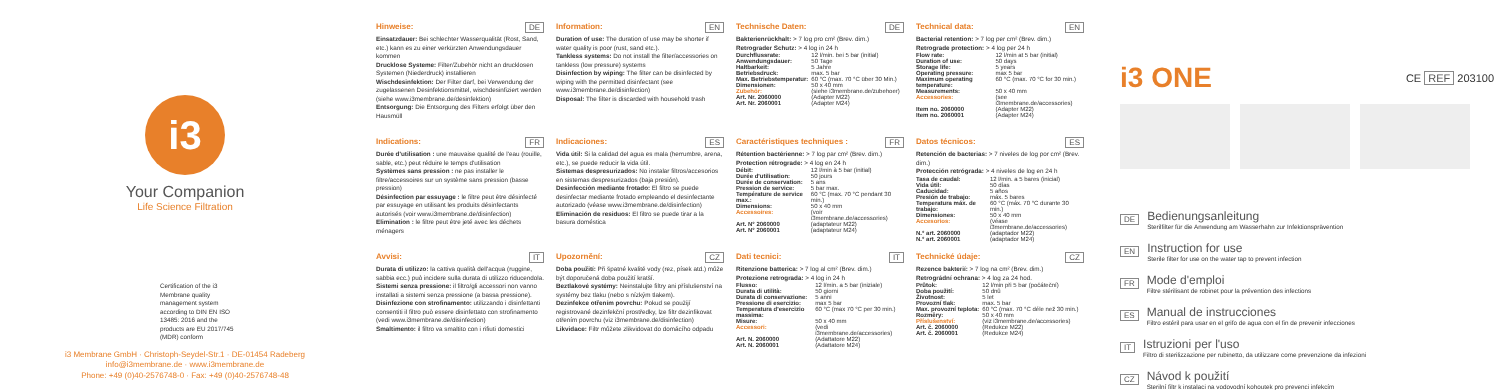i3
Your Companion
Life Science Filtration
Certification of the i3 Membrane quality management system according to DIN EN ISO 13485: 2016 and the products are EU 2017/745 (MDR) conform
i3 Membrane GmbH · Christoph-Seydel-Str.1 · DE-01454 Radeberg
info@i3membrane.de · www.i3membrane.de
Phone: +49 (0)40-2576748-0 · Fax: +49 (0)40-2576748-48
Hinweise: DE
Einsatzdauer: Bei schlechter Wasserqualität (Rost, Sand, etc.) kann es zu einer verkürzten Anwendungsdauer kommen
Drucklose Systeme: Filter/Zubehör nicht an drucklosen Systemen (Niederdruck) installieren
Wischdesinfektion: Der Filter darf, bei Verwendung der zugelassenen Desinfektionsmittel, wischdesinfiziert werden (siehe www.i3membrane.de/desinfektion)
Entsorgung: Die Entsorgung des Filters erfolgt über den Hausmüll
Indications: FR
Durée d'utilisation : une mauvaise qualité de l'eau (rouille, sable, etc.) peut réduire le temps d'utilisation
Systèmes sans pression : ne pas installer le filtre/accessoires sur un système sans pression (basse pression)
Désinfection par essuyage : le filtre peut être désinfecté par essuyage en utilisant les produits désinfectants autorisés (voir www.i3membrane.de/disinfection)
Elimination : le filtre peut être jeté avec les déchets ménagers
Avvisi: IT
Durata di utilizzo: la cattiva qualità dell'acqua (ruggine, sabbia ecc.) può incidere sulla durata di utilizzo riducendola.
Sistemi senza pressione: il filtro/gli accessori non vanno installati a sistemi senza pressione (a bassa pressione).
Disinfezione con strofinamento: utilizzando i disinfettanti consentiti il filtro può essere disinfettato con strofinamento (vedi www.i3membrane.de/disinfection)
Smaltimento: il filtro va smaltito con i rifiuti domestici
Information: EN
Duration of use: The duration of use may be shorter if water quality is poor (rust, sand etc.).
Tankless systems: Do not install the filter/accessories on tankless (low pressure) systems
Disinfection by wiping: The filter can be disinfected by wiping with the permitted disinfectant (see www.i3membrane.de/disinfection)
Disposal: The filter is discarded with household trash
Indicaciones: ES
Vida útil: Si la calidad del agua es mala (herrumbre, arena, etc.), se puede reducir la vida útil.
Sistemas despresurizados: No instalar filtros/accesorios en sistemas despresurizados (baja presión).
Desinfección mediante frotado: El filtro se puede desinfectar mediante frotado empleando el desinfectante autorizado (véase www.i3membrane.de/disinfection)
Eliminación de residuos: El filtro se puede tirar a la basura doméstica
Upozornění: CZ
Doba použití: Při špatné kvalitě vody (rez, písek atd.) může být doporučená doba použití kratší.
Beztlakové systémy: Neinstalujte filtry ani příslušenství na systémy bez tlaku (nebo s nízkým tlakem).
Dezinfekce otřením povrchu: Pokud se použijí registrované dezinfekční prostředky, lze filtr dezinfikovat otřením povrchu (viz i3membrane.de/disinfection)
Likvidace: Filtr můžete zlikvidovat do domácího odpadu
Technische Daten: DE
Bakterienrückhalt: > 7 log pro cm² (Brev. dim.)
Retrograder Schutz: > 4 log in 24 h
| Durchflussrate: | 12 l/min. bei 5 bar (initial) |
| Anwendungsdauer: | 50 Tage |
| Haltbarkeit: | 5 Jahre |
| Betriebsdruck: | max. 5 bar |
| Max. Betriebstemperatur: | 60 °C (max. 70 °C über 30 Min.) |
| Dimensionen: | 50 x 40 mm |
| Zubehör: | (siehe i3membrane.de/zubehoer) |
| Art. Nr. 2060000 | (Adapter M22) |
| Art. Nr. 2060001 | (Adapter M24) |
Caractéristiques techniques : FR
Rétention bactérienne: > 7 log par cm² (Brev. dim.)
Protection rétrograde: > 4 log en 24 h
| Débit: | 12 l/min à 5 bar (initial) |
| Durée d'utilisation: | 50 jours |
| Durée de conservation: | 5 ans |
| Pression de service: | 5 bar max. |
| Température de service max.: | 60 °C (max. 70 °C pendant 30 min.) |
| Dimensions: | 50 x 40 mm |
| Accessoires: | (voir i3membrane.de/accessories) |
| Art. N° 2060000 | (adaptateur M22) |
| Art. N° 2060001 | (adaptateur M24) |
Dati tecnici: IT
Ritenzione batterica: > 7 log al cm² (Brev. dim.)
Protezione retrograda: > 4 log in 24 h
| Flusso: | 12 l/min. a 5 bar (iniziale) |
| Durata di utilità: | 50 giorni |
| Durata di conservazione: | 5 anni |
| Pressione di esercizio: | max 5 bar |
| Temperatura d'esercizio massima: | 60 °C (max 70 °C per 30 min.) |
| Misure: | 50 x 40 mm |
| Accessori: | (vedi i3membrane.de/accessories) |
| Art. N. 2060000 | (Adattatore M22) |
| Art. N. 2060001 | (Adattatore M24) |
Technical data: EN
Bacterial retention: > 7 log per cm² (Brev. dim.)
Retrograde protection: > 4 log per 24 h
| Flow rate: | 12 l/min at 5 bar (initial) |
| Duration of use: | 50 days |
| Storage life: | 5 years |
| Operating pressure: | max 5 bar |
| Maximum operating temperature: | 60 °C (max. 70 °C for 30 min.) |
| Measurements: | 50 x 40 mm |
| Accessories: | (see i3membrane.de/accessories) |
| Item no. 2060000 | (Adapter M22) |
| Item no. 2060001 | (Adapter M24) |
Datos técnicos: ES
Retención de bacterias: > 7 niveles de log por cm² (Brev. dim.)
Protección retrógrada: > 4 niveles de log en 24 h
| Tasa de caudal: | 12 l/min. a 5 bares (inicial) |
| Vida útil: | 50 días |
| Caducidad: | 5 años |
| Presión de trabajo: | máx. 5 bares |
| Temperatura máx. de trabajo: | 60 °C (máx. 70 °C durante 30 min.) |
| Dimensiones: | 50 x 40 mm |
| Accesorios: | (véase i3membrane.de/accessories) |
| N.° art. 2060000 | (adaptador M22) |
| N.° art. 2060001 | (adaptador M24) |
Technické údaje: CZ
Rezence bakterií: > 7 log na cm² (Brev. dim.)
Retrográdní ochrana: > 4 log za 24 hod.
| Průtok: | 12 l/min při 5 bar (počáteční) |
| Doba použití: | 50 dnů |
| Životnost: | 5 let |
| Provozní tlak: | max. 5 bar |
| Max. provozní teplota: | 60 °C (max. 70 °C déle než 30 min.) |
| Rozměry: | 50 x 40 mm |
| Příslušenství: | (viz i3membrane.de/accessories) |
| Art. č. 2060000 | (Redukce M22) |
| Art. č. 2060001 | (Redukce M24) |
i3 ONE CE REF 203100
DE Bedienungsanleitung
Sterilfilter für die Anwendung am Wasserhahn zur Infektionsprävention
EN Instruction for use
Sterile filter for use on the water tap to prevent infection
FR Mode d'emploi
Filtre stérilisant de robinet pour la prévention des infections
ES Manual de instrucciones
Filtro estéril para usar en el grifo de agua con el fin de prevenir infecciones
IT Istruzioni per l'uso
Filtro di sterilizzazione per rubinetto, da utilizzare come prevenzione da infezioni
CZ Návod k použití
Sterilní filtr k instalaci na vodovodní kohoutek pro prevenci infekcím